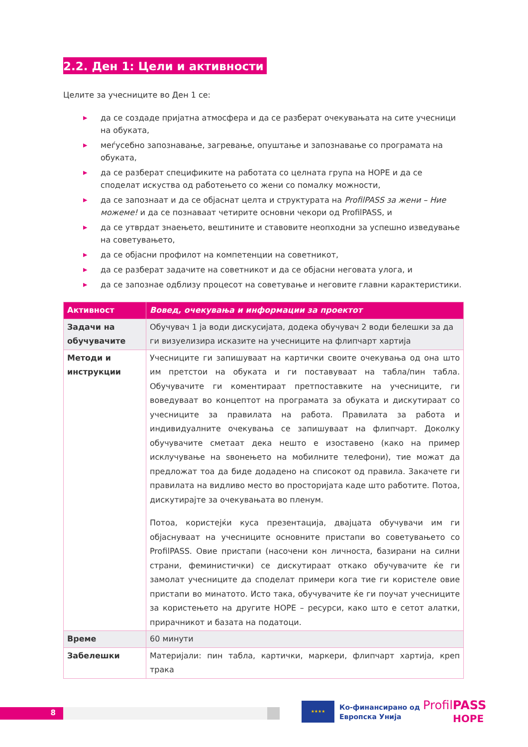2.2. Ден 1: Цели и активности
Целите за учесниците во Ден 1 се:
▶ да се создаде пријатна атмосфера и да се разберат очекувањата на сите учесници на обуката,
▶ меѓусебно запознавање, загревање, опуштање и запознавање со програмата на обуката,
▶ да се разберат спецификите на работата со целната група на HOPE и да се споделат искуства од работењето со жени со помалку можности,
▶ да се запознаат и да се објаснат целта и структурата на ProfilPASS за жени – Ние можеме! и да се познаваат четирите основни чекори од ProfilPASS, и
▶ да се утврдат знаењето, вештините и ставовите неопходни за успешно изведување на советувањето,
▶ да се објасни профилот на компетенции на советникот,
▶ да се разберат задачите на советникот и да се објасни неговата улога, и
▶ да се запознае одблизу процесот на советување и неговите главни карактеристики.
| Активност | Вовед, очекувања и информации за проектот |
| --- | --- |
| Задачи на обучувачите | Обучувач 1 ја води дискусијата, додека обучувач 2 води белешки за да ги визуелизира исказите на учесниците на флипчарт хартија |
| Методи и инструкции | Учесниците ги запишуваат на картички своите очекувања од она што им претстои на обуката и ги поставуваат на табла/пин табла. Обучувачите ги коментираат претпоставките на учесниците, ги воведуваат во концептот на програмата за обуката и дискутираат со учесниците за правилата на работа. Правилата за работа и индивидуалните очекувања се запишуваат на флипчарт. Доколку обучувачите сметаат дека нешто е изоставено (како на пример исклучување на ѕвонењето на мобилните телефони), тие можат да предложат тоа да биде додадено на списокот од правила. Закачете ги правилата на видливо место во просторијата каде што работите. Потоа, дискутирајте за очекувањата во пленум. Потоа, користејќи куса презентација, двајцата обучувачи им ги објаснуваат на учесниците основните пристапи во советувањето со ProfilPASS. Овие пристапи (насочени кон личноста, базирани на силни страни, феминистички) се дискутираат откако обучувачите ќе ги замолат учесниците да споделат примери кога тие ги користеле овие пристапи во минатото. Исто така, обучувачите ќе ги поучат учесниците за користењето на другите HOPE – ресурси, како што е сетот алатки, прирачникот и базата на податоци. |
| Време | 60 минути |
| Забелешки | Материјали: пин табла, картички, маркери, флипчарт хартија, креп трака |
8
★★★★
Ко-финансирано од
Европска Унија
ProfilPASS
HOPE